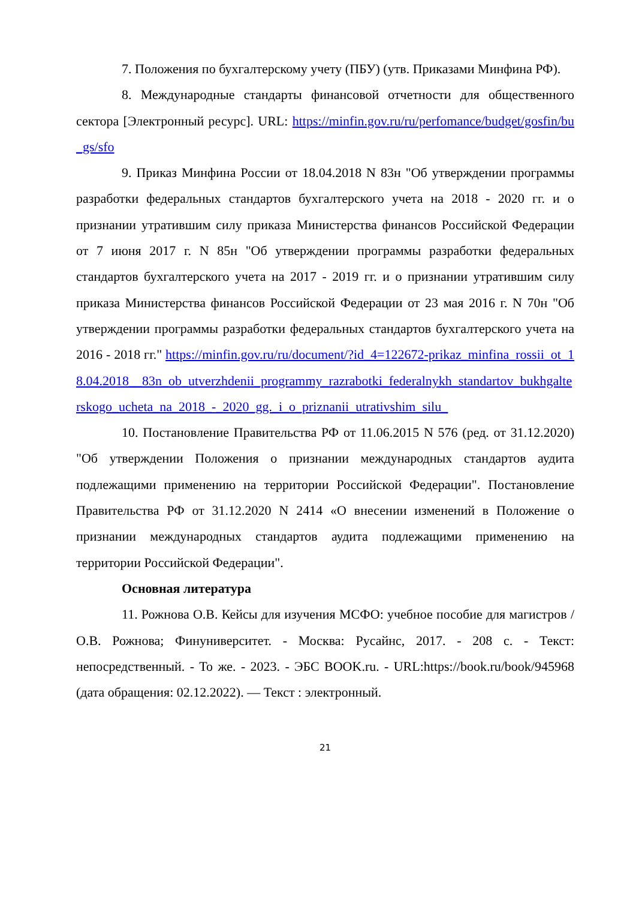7. Положения по бухгалтерскому учету (ПБУ) (утв. Приказами Минфина РФ).
8. Международные стандарты финансовой отчетности для общественного сектора [Электронный ресурс]. URL: https://minfin.gov.ru/ru/perfomance/budget/gosfin/bu_gs/sfo
9. Приказ Минфина России от 18.04.2018 N 83н "Об утверждении программы разработки федеральных стандартов бухгалтерского учета на 2018 - 2020 гг. и о признании утратившим силу приказа Министерства финансов Российской Федерации от 7 июня 2017 г. N 85н "Об утверждении программы разработки федеральных стандартов бухгалтерского учета на 2017 - 2019 гг. и о признании утратившим силу приказа Министерства финансов Российской Федерации от 23 мая 2016 г. N 70н "Об утверждении программы разработки федеральных стандартов бухгалтерского учета на 2016 - 2018 гг." https://minfin.gov.ru/ru/document/?id_4=122672-prikaz_minfina_rossii_ot_18.04.2018__83n_ob_utverzhdenii_programmy_razrabotki_federalnykh_standartov_bukhgalterskogo_ucheta_na_2018_-_2020_gg._i_o_priznanii_utrativshim_silu_
10. Постановление Правительства РФ от 11.06.2015 N 576 (ред. от 31.12.2020) "Об утверждении Положения о признании международных стандартов аудита подлежащими применению на территории Российской Федерации". Постановление Правительства РФ от 31.12.2020 N 2414 «О внесении изменений в Положение о признании международных стандартов аудита подлежащими применению на территории Российской Федерации".
Основная литература
11. Рожнова О.В. Кейсы для изучения МСФО: учебное пособие для магистров / О.В. Рожнова; Финуниверситет. - Москва: Русайнс, 2017. - 208 с. - Текст: непосредственный. - То же. - 2023. - ЭБС BOOK.ru. - URL:https://book.ru/book/945968 (дата обращения: 02.12.2022). — Текст : электронный.
21